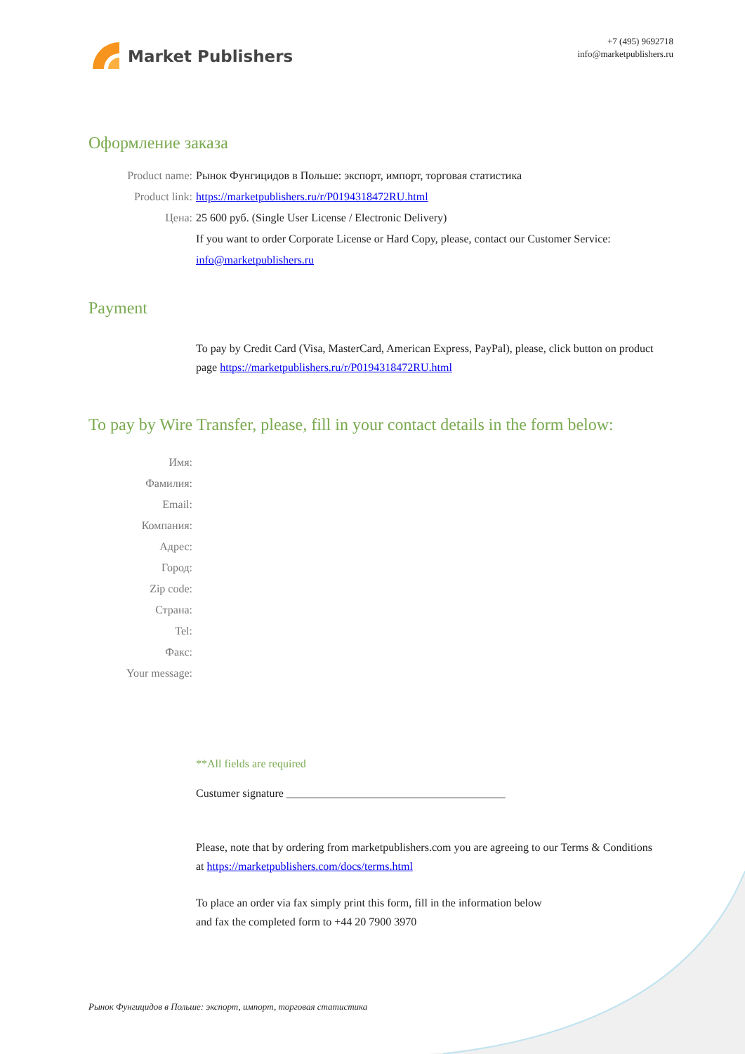Market Publishers
+7 (495) 9692718
info@marketpublishers.ru
Оформление заказа
Product name: Рынок Фунгицидов в Польше: экспорт, импорт, торговая статистика
Product link: https://marketpublishers.ru/r/P0194318472RU.html
Цена: 25 600 руб. (Single User License / Electronic Delivery)
If you want to order Corporate License or Hard Copy, please, contact our Customer Service:
info@marketpublishers.ru
Payment
To pay by Credit Card (Visa, MasterCard, American Express, PayPal), please, click button on product page https://marketpublishers.ru/r/P0194318472RU.html
To pay by Wire Transfer, please, fill in your contact details in the form below:
Имя:
Фамилия:
Email:
Компания:
Адрес:
Город:
Zip code:
Страна:
Tel:
Факс:
Your message:
**All fields are required
Custumer signature _______________________________________
Please, note that by ordering from marketpublishers.com you are agreeing to our Terms & Conditions at https://marketpublishers.com/docs/terms.html
To place an order via fax simply print this form, fill in the information below
and fax the completed form to +44 20 7900 3970
Рынок Фунгицидов в Польше: экспорт, импорт, торговая статистика